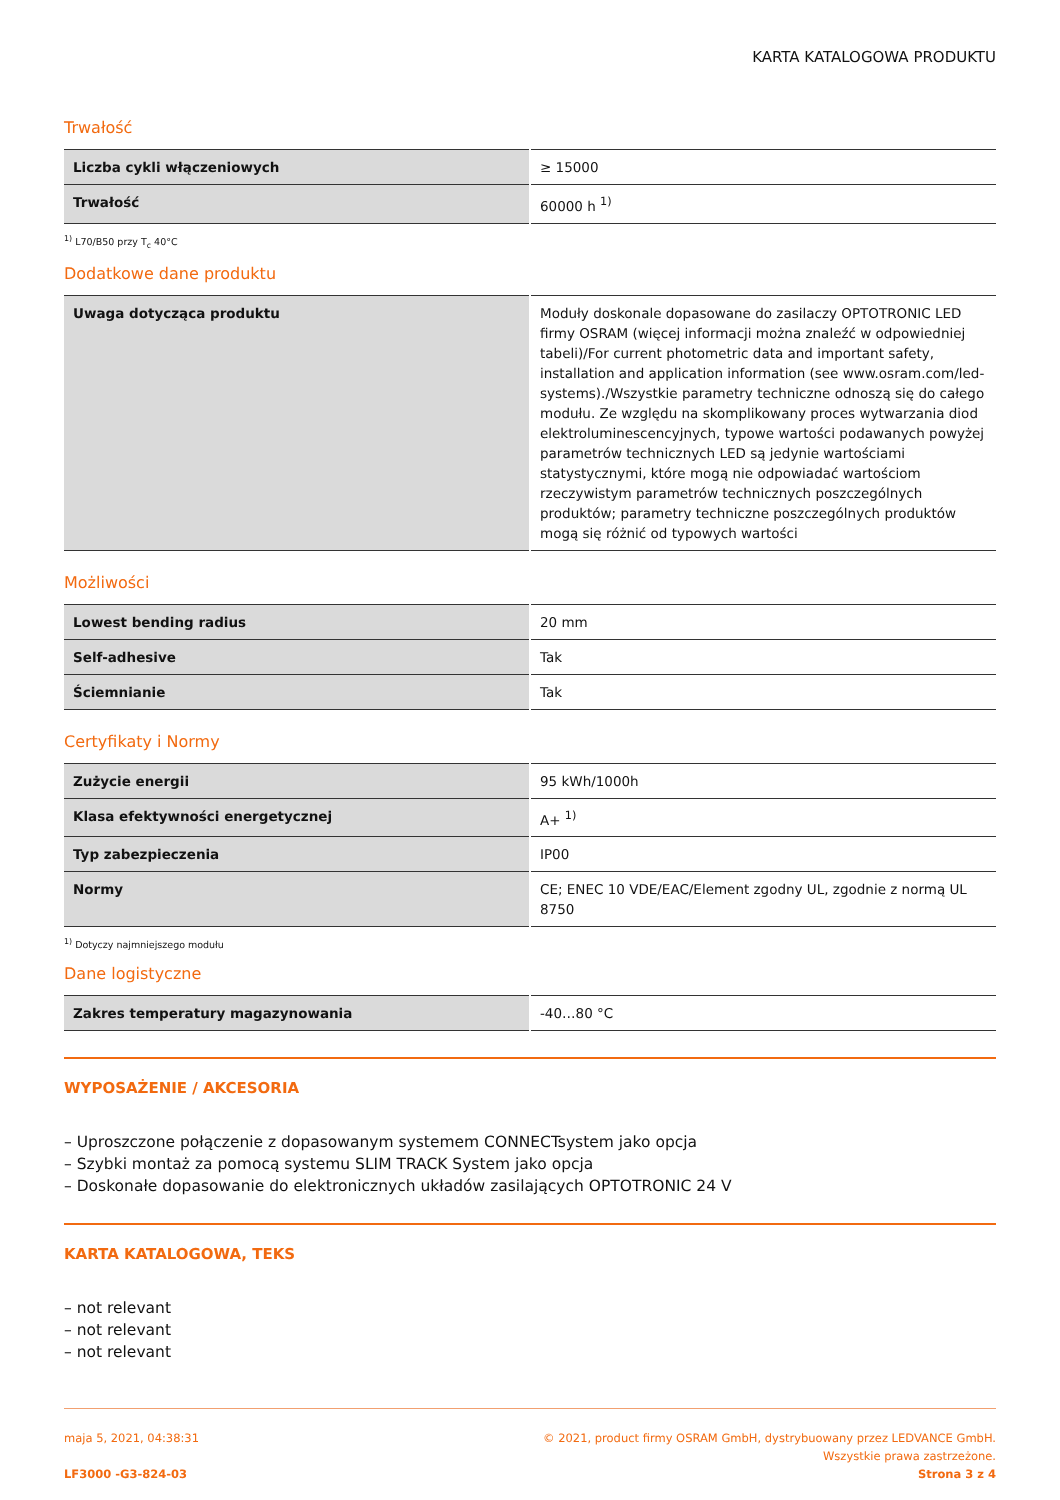KARTA KATALOGOWA PRODUKTU
Trwałość
| Liczba cykli włączeniowych | ≥ 15000 |
| Trwałość | 60000 h <sup>1)</sup> |
<sup>1)</sup> L70/B50 przy T<sub>c</sub> 40°C
Dodatkowe dane produktu
| Uwaga dotycząca produktu | Moduły doskonale dopasowane do zasilaczy OPTOTRONIC LED firmy OSRAM (więcej informacji można znaleźć w odpowiedniej tabeli)/For current photometric data and important safety, installation and application information (see www.osram.com/led-systems)./Wszystkie parametry techniczne odnoszą się do całego modułu. Ze względu na skomplikowany proces wytwarzania diod elektroluminescencyjnych, typowe wartości podawanych powyżej parametrów technicznych LED są jedynie wartościami statystycznymi, które mogą nie odpowiadać wartościom rzeczywistym parametrów technicznych poszczególnych produktów; parametry techniczne poszczególnych produktów mogą się różnić od typowych wartości |
Możliwości
| Lowest bending radius | 20 mm |
| Self-adhesive | Tak |
| Ściemnianie | Tak |
Certyfikaty i Normy
| Zużycie energii | 95 kWh/1000h |
| Klasa efektywności energetycznej | A+ <sup>1)</sup> |
| Typ zabezpieczenia | IP00 |
| Normy | CE; ENEC 10 VDE/EAC/Element zgodny UL, zgodnie z normą UL 8750 |
<sup>1)</sup> Dotyczy najmniejszego modułu
Dane logistyczne
| Zakres temperatury magazynowania | -40…80 °C |
WYPOSAŻENIE / AKCESORIA
– Uproszczone połączenie z dopasowanym systemem CONNECTsystem jako opcja
– Szybki montaż za pomocą systemu SLIM TRACK System jako opcja
– Doskonałe dopasowanie do elektronicznych układów zasilających OPTOTRONIC 24 V
KARTA KATALOGOWA, TEKS
– not relevant
– not relevant
– not relevant
maja 5, 2021, 04:38:31
LF3000 -G3-824-03
© 2021, product firmy OSRAM GmbH, dystrybuowany przez LEDVANCE GmbH.
Wszystkie prawa zastrzeżone.
Strona 3 z 4